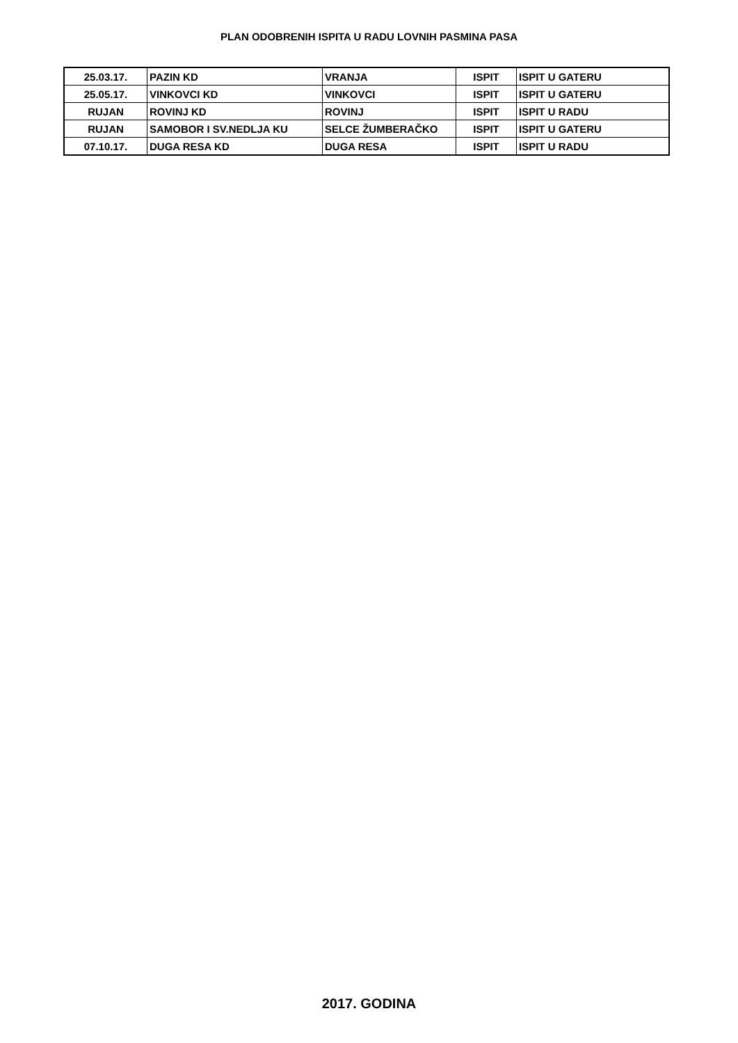PLAN ODOBRENIH ISPITA U RADU LOVNIH PASMINA PASA
| 25.03.17. | PAZIN KD | VRANJA | ISPIT | ISPIT U GATERU |
| 25.05.17. | VINKOVCI KD | VINKOVCI | ISPIT | ISPIT U GATERU |
| RUJAN | ROVINJ KD | ROVINJ | ISPIT | ISPIT U RADU |
| RUJAN | SAMOBOR I SV.NEDLJA KU | SELCE ŽUMBERAČKO | ISPIT | ISPIT U GATERU |
| 07.10.17. | DUGA RESA KD | DUGA RESA | ISPIT | ISPIT U RADU |
2017. GODINA